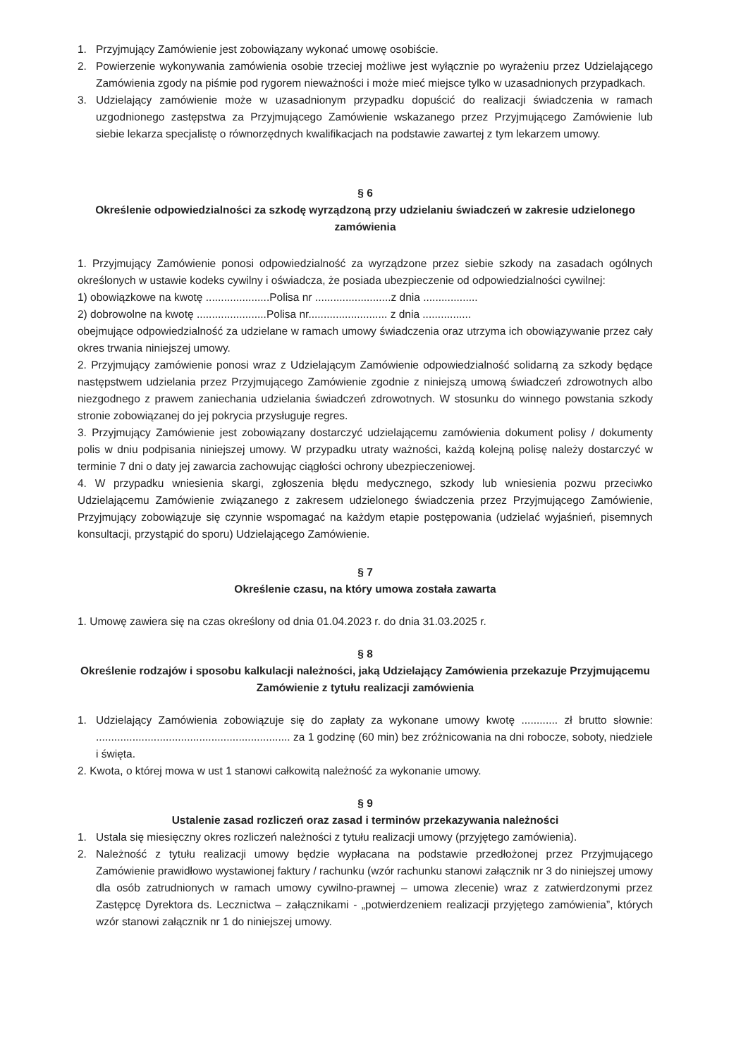1. Przyjmujący Zamówienie jest zobowiązany wykonać umowę osobiście.
2. Powierzenie wykonywania zamówienia osobie trzeciej możliwe jest wyłącznie po wyrażeniu przez Udzielającego Zamówienia zgody na piśmie pod rygorem nieważności i może mieć miejsce tylko w uzasadnionych przypadkach.
3. Udzielający zamówienie może w uzasadnionym przypadku dopuścić do realizacji świadczenia w ramach uzgodnionego zastępstwa za Przyjmującego Zamówienie wskazanego przez Przyjmującego Zamówienie lub siebie lekarza specjalistę o równorzędnych kwalifikacjach na podstawie zawartej z tym lekarzem umowy.
§ 6
Określenie odpowiedzialności za szkodę wyrządzoną przy udzielaniu świadczeń w zakresie udzielonego zamówienia
1. Przyjmujący Zamówienie ponosi odpowiedzialność za wyrządzone przez siebie szkody na zasadach ogólnych określonych w ustawie kodeks cywilny i oświadcza, że posiada ubezpieczenie od odpowiedzialności cywilnej:
1) obowiązkowe na kwotę .....................Polisa nr .........................z dnia ..................
2) dobrowolne na kwotę .......................Polisa nr.......................... z dnia ................
obejmujące odpowiedzialność za udzielane w ramach umowy świadczenia oraz utrzyma ich obowiązywanie przez cały okres trwania niniejszej umowy.
2. Przyjmujący zamówienie ponosi wraz z Udzielającym Zamówienie odpowiedzialność solidarną za szkody będące następstwem udzielania przez Przyjmującego Zamówienie zgodnie z niniejszą umową świadczeń zdrowotnych albo niezgodnego z prawem zaniechania udzielania świadczeń zdrowotnych. W stosunku do winnego powstania szkody stronie zobowiązanej do jej pokrycia przysługuje regres.
3. Przyjmujący Zamówienie jest zobowiązany dostarczyć udzielającemu zamówienia dokument polisy / dokumenty polis w dniu podpisania niniejszej umowy. W przypadku utraty ważności, każdą kolejną polisę należy dostarczyć w terminie 7 dni o daty jej zawarcia zachowując ciągłości ochrony ubezpieczeniowej.
4. W przypadku wniesienia skargi, zgłoszenia błędu medycznego, szkody lub wniesienia pozwu przeciwko Udzielającemu Zamówienie związanego z zakresem udzielonego świadczenia przez Przyjmującego Zamówienie, Przyjmujący zobowiązuje się czynnie wspomagać na każdym etapie postępowania (udzielać wyjaśnień, pisemnych konsultacji, przystąpić do sporu) Udzielającego Zamówienie.
§ 7
Określenie czasu, na który umowa została zawarta
1. Umowę zawiera się na czas określony od dnia 01.04.2023 r. do dnia 31.03.2025 r.
§ 8
Określenie rodzajów i sposobu kalkulacji należności, jaką Udzielający Zamówienia przekazuje Przyjmującemu Zamówienie z tytułu realizacji zamówienia
1. Udzielający Zamówienia zobowiązuje się do zapłaty za wykonane umowy kwotę ............ zł brutto słownie: ................................................................ za 1 godzinę (60 min) bez zróżnicowania na dni robocze, soboty, niedziele i święta.
2. Kwota, o której mowa w ust 1 stanowi całkowitą należność za wykonanie umowy.
§ 9
Ustalenie zasad rozliczeń oraz zasad i terminów przekazywania należności
1. Ustala się miesięczny okres rozliczeń należności z tytułu realizacji umowy (przyjętego zamówienia).
2. Należność z tytułu realizacji umowy będzie wypłacana na podstawie przedłożonej przez Przyjmującego Zamówienie prawidłowo wystawionej faktury / rachunku (wzór rachunku stanowi załącznik nr 3 do niniejszej umowy dla osób zatrudnionych w ramach umowy cywilno-prawnej – umowa zlecenie) wraz z zatwierdzonymi przez Zastępcę Dyrektora ds. Lecznictwa – załącznikami - „potwierdzeniem realizacji przyjętego zamówienia”, których wzór stanowi załącznik nr 1 do niniejszej umowy.